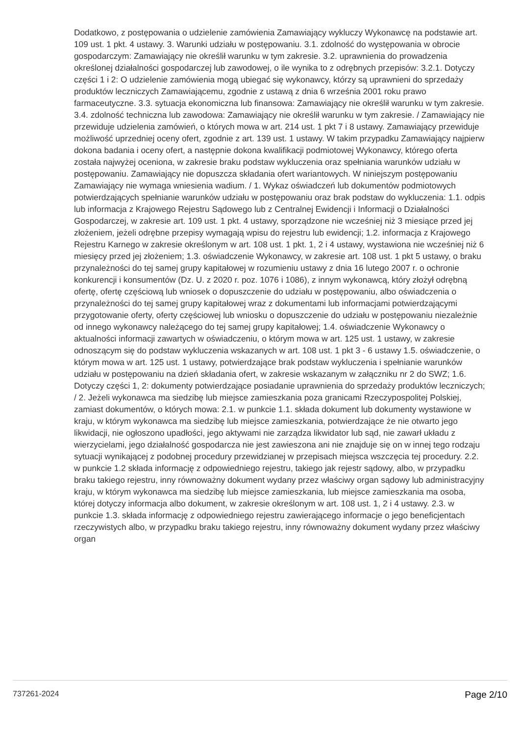Dodatkowo, z postępowania o udzielenie zamówienia Zamawiający wykluczy Wykonawcę na podstawie art. 109 ust. 1 pkt. 4 ustawy. 3. Warunki udziału w postępowaniu. 3.1. zdolność do występowania w obrocie gospodarczym: Zamawiający nie określił warunku w tym zakresie. 3.2. uprawnienia do prowadzenia określonej działalności gospodarczej lub zawodowej, o ile wynika to z odrębnych przepisów: 3.2.1. Dotyczy części 1 i 2: O udzielenie zamówienia mogą ubiegać się wykonawcy, którzy są uprawnieni do sprzedaży produktów leczniczych Zamawiającemu, zgodnie z ustawą z dnia 6 września 2001 roku prawo farmaceutyczne. 3.3. sytuacja ekonomiczna lub finansowa: Zamawiający nie określił warunku w tym zakresie. 3.4. zdolność techniczna lub zawodowa: Zamawiający nie określił warunku w tym zakresie. / Zamawiający nie przewiduje udzielenia zamówień, o których mowa w art. 214 ust. 1 pkt 7 i 8 ustawy. Zamawiający przewiduje możliwość uprzedniej oceny ofert, zgodnie z art. 139 ust. 1 ustawy. W takim przypadku Zamawiający najpierw dokona badania i oceny ofert, a następnie dokona kwalifikacji podmiotowej Wykonawcy, którego oferta została najwyżej oceniona, w zakresie braku podstaw wykluczenia oraz spełniania warunków udziału w postępowaniu. Zamawiający nie dopuszcza składania ofert wariantowych. W niniejszym postępowaniu Zamawiający nie wymaga wniesienia wadium. / 1. Wykaz oświadczeń lub dokumentów podmiotowych potwierdzających spełnianie warunków udziału w postępowaniu oraz brak podstaw do wykluczenia: 1.1. odpis lub informacja z Krajowego Rejestru Sądowego lub z Centralnej Ewidencji i Informacji o Działalności Gospodarczej, w zakresie art. 109 ust. 1 pkt. 4 ustawy, sporządzone nie wcześniej niż 3 miesiące przed jej złożeniem, jeżeli odrębne przepisy wymagają wpisu do rejestru lub ewidencji; 1.2. informacja z Krajowego Rejestru Karnego w zakresie określonym w art. 108 ust. 1 pkt. 1, 2 i 4 ustawy, wystawiona nie wcześniej niż 6 miesięcy przed jej złożeniem; 1.3. oświadczenie Wykonawcy, w zakresie art. 108 ust. 1 pkt 5 ustawy, o braku przynależności do tej samej grupy kapitałowej w rozumieniu ustawy z dnia 16 lutego 2007 r. o ochronie konkurencji i konsumentów (Dz. U. z 2020 r. poz. 1076 i 1086), z innym wykonawcą, który złożył odrębną ofertę, ofertę częściową lub wniosek o dopuszczenie do udziału w postępowaniu, albo oświadczenia o przynależności do tej samej grupy kapitałowej wraz z dokumentami lub informacjami potwierdzającymi przygotowanie oferty, oferty częściowej lub wniosku o dopuszczenie do udziału w postępowaniu niezależnie od innego wykonawcy należącego do tej samej grupy kapitałowej; 1.4. oświadczenie Wykonawcy o aktualności informacji zawartych w oświadczeniu, o którym mowa w art. 125 ust. 1 ustawy, w zakresie odnoszącym się do podstaw wykluczenia wskazanych w art. 108 ust. 1 pkt 3 - 6 ustawy 1.5. oświadczenie, o którym mowa w art. 125 ust. 1 ustawy, potwierdzające brak podstaw wykluczenia i spełnianie warunków udziału w postępowaniu na dzień składania ofert, w zakresie wskazanym w załączniku nr 2 do SWZ; 1.6. Dotyczy części 1, 2: dokumenty potwierdzające posiadanie uprawnienia do sprzedaży produktów leczniczych; / 2. Jeżeli wykonawca ma siedzibę lub miejsce zamieszkania poza granicami Rzeczypospolitej Polskiej, zamiast dokumentów, o których mowa: 2.1. w punkcie 1.1. składa dokument lub dokumenty wystawione w kraju, w którym wykonawca ma siedzibę lub miejsce zamieszkania, potwierdzające że nie otwarto jego likwidacji, nie ogłoszono upadłości, jego aktywami nie zarządza likwidator lub sąd, nie zawarł układu z wierzycielami, jego działalność gospodarcza nie jest zawieszona ani nie znajduje się on w innej tego rodzaju sytuacji wynikającej z podobnej procedury przewidzianej w przepisach miejsca wszczęcia tej procedury. 2.2. w punkcie 1.2 składa informację z odpowiedniego rejestru, takiego jak rejestr sądowy, albo, w przypadku braku takiego rejestru, inny równoważny dokument wydany przez właściwy organ sądowy lub administracyjny kraju, w którym wykonawca ma siedzibę lub miejsce zamieszkania, lub miejsce zamieszkania ma osoba, której dotyczy informacja albo dokument, w zakresie określonym w art. 108 ust. 1, 2 i 4 ustawy. 2.3. w punkcie 1.3. składa informację z odpowiedniego rejestru zawierającego informacje o jego beneficjentach rzeczywistych albo, w przypadku braku takiego rejestru, inny równoważny dokument wydany przez właściwy organ
737261-2024 Page 2/10